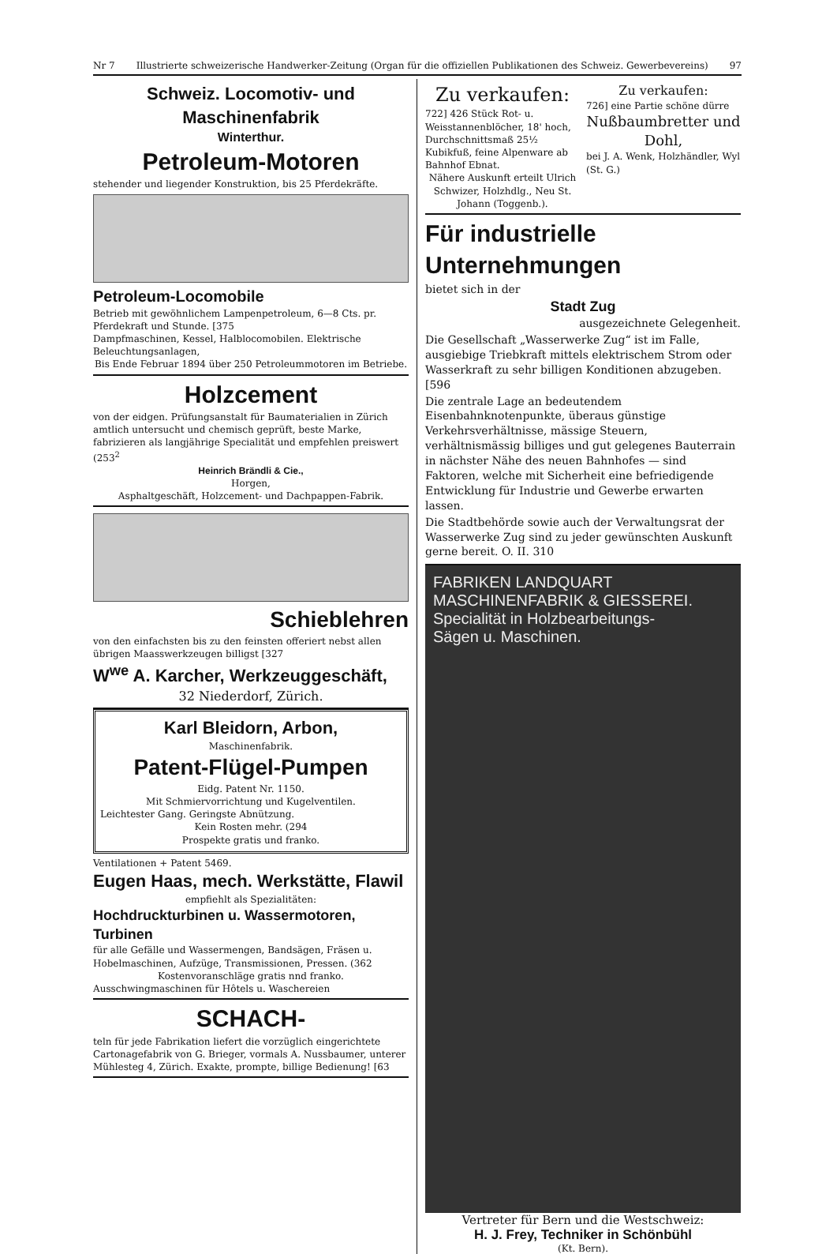Nr 7 Illustrierte schweizerische Handwerker-Zeitung (Organ für die offiziellen Publikationen des Schweiz. Gewerbevereins) 97
Schweiz. Locomotiv- und Maschinenfabrik
Winterthur.
Petroleum-Motoren
stehender und liegender Konstruktion, bis 25 Pferdekräfte.
Petroleum-Locomobile
Betrieb mit gewöhnlichem Lampenpetroleum, 6—8 Cts. pr. Pferdekraft und Stunde. [375
Dampfmaschinen, Kessel, Halblocomobilen. Elektrische Beleuchtungsanlagen,
Bis Ende Februar 1894 über 250 Petroleummotoren im Betriebe.
Holzcement
von der eidgen. Prüfungsanstalt für Baumaterialien in Zürich amtlich untersucht und chemisch geprüft, beste Marke, fabrizieren als langjährige Specialität und empfehlen preiswert (253<sup>2</sup>
Heinrich Brändli & Cie.,
Horgen,
Asphaltgeschäft, Holzcement- und Dachpappen-Fabrik.
Schieblehren
von den einfachsten bis zu den feinsten offeriert nebst allen übrigen Maasswerkzeugen billigst [327
W<sup>we</sup> A. Karcher, Werkzeuggeschäft,
32 Niederdorf, Zürich.
Karl Bleidorn, Arbon,
Maschinenfabrik.
Patent-Flügel-Pumpen
Eidg. Patent Nr. 1150.
Mit Schmiervorrichtung und Kugelventilen.
Leichtester Gang. Geringste Abnützung.
Kein Rosten mehr. (294
Prospekte gratis und franko.
Ventilationen + Patent 5469.
Eugen Haas, mech. Werkstätte, Flawil
empfiehlt als Spezialitäten:
Hochdruckturbinen u. Wassermotoren, Turbinen
für alle Gefälle und Wassermengen, Bandsägen, Fräsen u. Hobelmaschinen, Aufzüge, Transmissionen, Pressen. (362
Kostenvoranschläge gratis nnd franko.
Ausschwingmaschinen für Hôtels u. Waschereien
SCHACH-
teln für jede Fabrikation liefert die vorzüglich eingerichtete Cartonagefabrik von G. Brieger, vormals A. Nussbaumer, unterer Mühlesteg 4, Zürich. Exakte, prompte, billige Bedienung! [63
Zu verkaufen:
722] 426 Stück Rot- u. Weisstannenblöcher, 18' hoch, Durchschnittsmaß 25½ Kubikfuß, feine Alpenware ab Bahnhof Ebnat.
Nähere Auskunft erteilt Ulrich Schwizer, Holzhdlg., Neu St. Johann (Toggenb.).
Zu verkaufen:
726] eine Partie schöne dürre
Nußbaumbretter und Dohl,
bei J. A. Wenk, Holzhändler, Wyl (St. G.)
Für industrielle Unternehmungen
bietet sich in der
Stadt Zug
ausgezeichnete Gelegenheit.
Die Gesellschaft „Wasserwerke Zug“ ist im Falle, ausgiebige Triebkraft mittels elektrischem Strom oder Wasserkraft zu sehr billigen Konditionen abzugeben. [596
Die zentrale Lage an bedeutendem Eisenbahnknotenpunkte, überaus günstige Verkehrsverhältnisse, mässige Steuern, verhältnismässig billiges und gut gelegenes Bauterrain in nächster Nähe des neuen Bahnhofes — sind Faktoren, welche mit Sicherheit eine befriedigende Entwicklung für Industrie und Gewerbe erwarten lassen.
Die Stadtbehörde sowie auch der Verwaltungsrat der Wasserwerke Zug sind zu jeder gewünschten Auskunft gerne bereit. O. II. 310
FABRIKEN LANDQUART
MASCHINENFABRIK & GIESSEREI.
Specialität in Holzbearbeitungs-
Sägen u. Maschinen.
Vertreter für Bern und die Westschweiz:
H. J. Frey, Techniker in Schönbühl
(Kt. Bern).